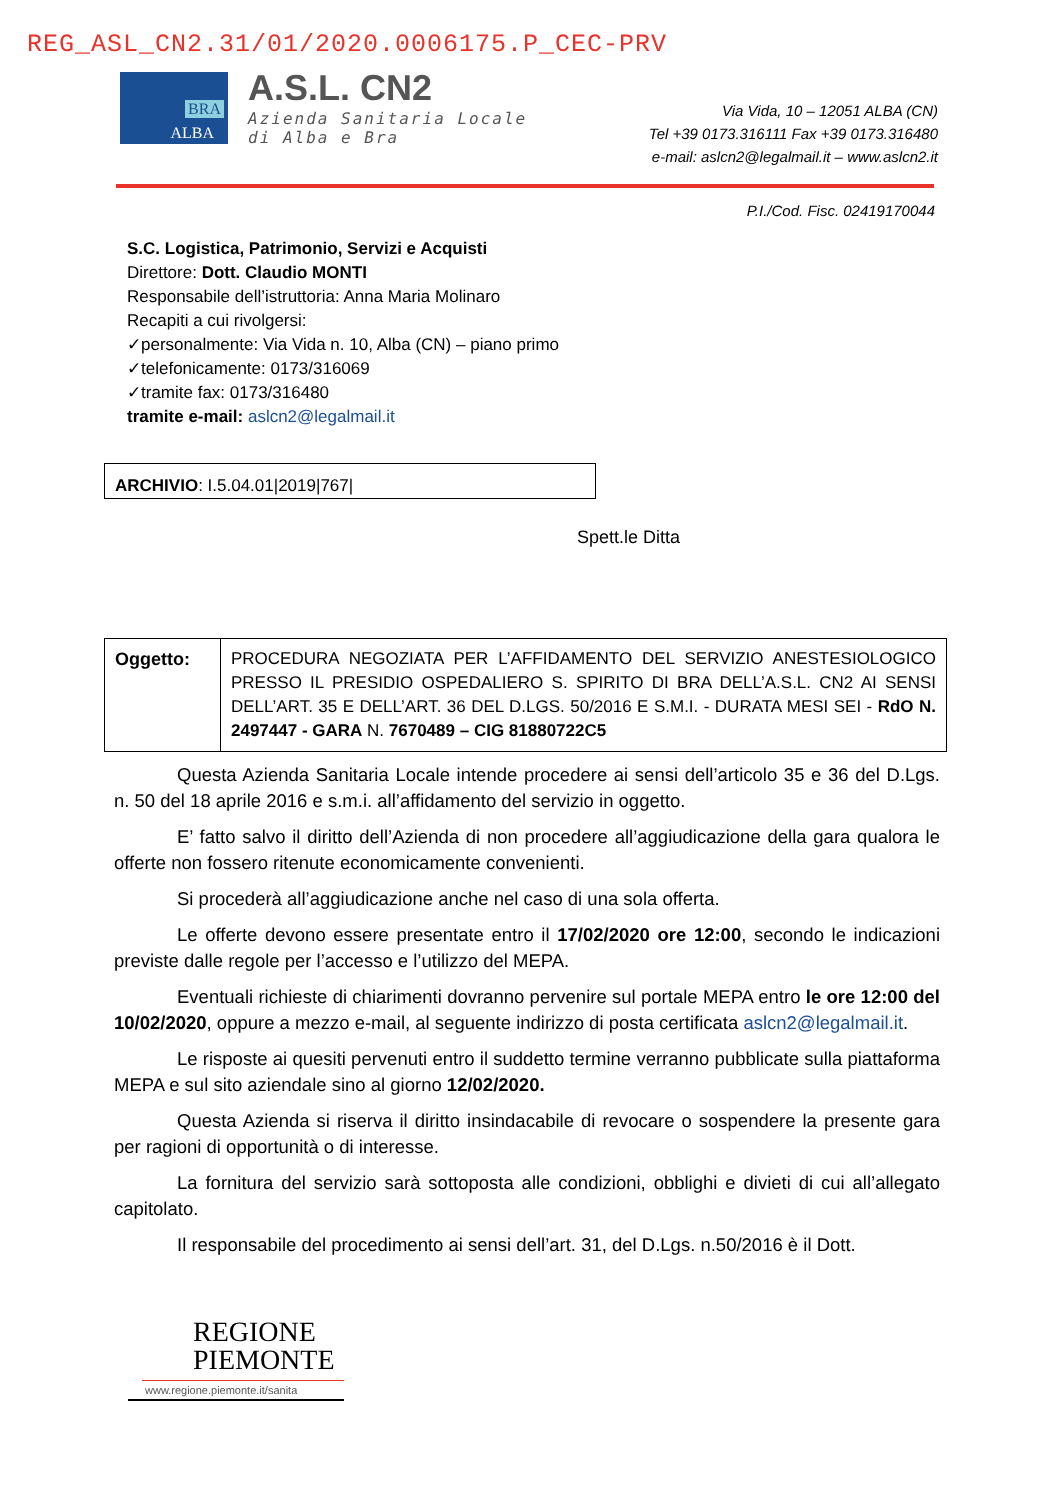REG_ASL_CN2.31/01/2020.0006175.P_CEC-PRV
BRA
ALBA
A.S.L. CN2
Azienda Sanitaria Locale
di Alba e Bra
Via Vida, 10 – 12051 ALBA (CN)
Tel +39 0173.316111 Fax +39 0173.316480
e-mail: aslcn2@legalmail.it – www.aslcn2.it
P.I./Cod. Fisc. 02419170044
S.C. Logistica, Patrimonio, Servizi e Acquisti
Direttore: Dott. Claudio MONTI
Responsabile dell’istruttoria: Anna Maria Molinaro
Recapiti a cui rivolgersi:
✓personalmente: Via Vida n. 10, Alba (CN) – piano primo
✓telefonicamente: 0173/316069
✓tramite fax: 0173/316480
tramite e-mail: aslcn2@legalmail.it
ARCHIVIO: I.5.04.01|2019|767|
Spett.le Ditta
| Oggetto: | PROCEDURA NEGOZIATA PER L’AFFIDAMENTO DEL SERVIZIO ANESTESIOLOGICO PRESSO IL PRESIDIO OSPEDALIERO S. SPIRITO DI BRA DELL’A.S.L. CN2 AI SENSI DELL’ART. 35 E DELL’ART. 36 DEL D.LGS. 50/2016 E S.M.I. - DURATA MESI SEI - RdO N. 2497447 - GARA N. 7670489 – CIG 81880722C5 |
Questa Azienda Sanitaria Locale intende procedere ai sensi dell’articolo 35 e 36 del D.Lgs. n. 50 del 18 aprile 2016 e s.m.i. all’affidamento del servizio in oggetto.
E’ fatto salvo il diritto dell’Azienda di non procedere all’aggiudicazione della gara qualora le offerte non fossero ritenute economicamente convenienti.
Si procederà all’aggiudicazione anche nel caso di una sola offerta.
Le offerte devono essere presentate entro il 17/02/2020 ore 12:00, secondo le indicazioni previste dalle regole per l’accesso e l’utilizzo del MEPA.
Eventuali richieste di chiarimenti dovranno pervenire sul portale MEPA entro le ore 12:00 del 10/02/2020, oppure a mezzo e-mail, al seguente indirizzo di posta certificata aslcn2@legalmail.it.
Le risposte ai quesiti pervenuti entro il suddetto termine verranno pubblicate sulla piattaforma MEPA e sul sito aziendale sino al giorno 12/02/2020.
Questa Azienda si riserva il diritto insindacabile di revocare o sospendere la presente gara per ragioni di opportunità o di interesse.
La fornitura del servizio sarà sottoposta alle condizioni, obblighi e divieti di cui all’allegato capitolato.
Il responsabile del procedimento ai sensi dell’art. 31, del D.Lgs. n.50/2016 è il Dott.
REGIONE
PIEMONTE
www.regione.piemonte.it/sanita